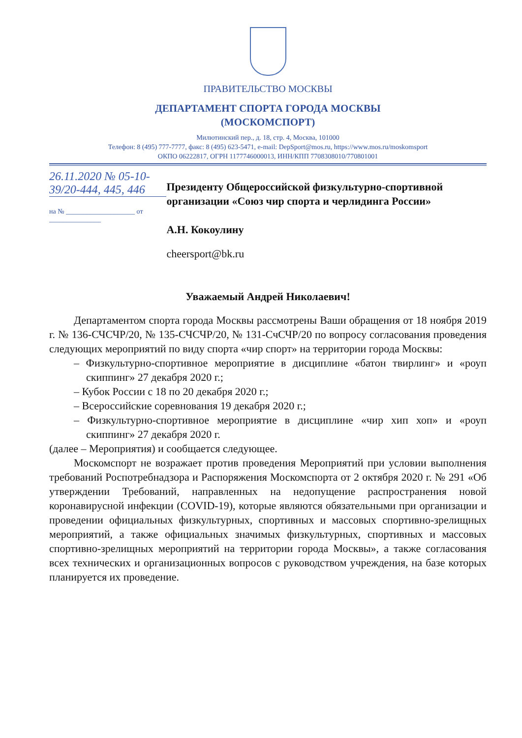ПРАВИТЕЛЬСТВО МОСКВЫ
ДЕПАРТАМЕНТ СПОРТА ГОРОДА МОСКВЫ
(МОСКОМСПОРТ)
Милютинский пер., д. 18, стр. 4, Москва, 101000
Телефон: 8 (495) 777-7777, факс: 8 (495) 623-5471, e-mail: DepSport@mos.ru, https://www.mos.ru/moskomsport
ОКПО 06222817, ОГРН 1177746000013, ИНН/КПП 7708308010/770801001
26.11.2020 № 05-10-39/20-444, 445, 446
на № ____________________ от _______________
Президенту Общероссийской физкультурно-спортивной организации «Союз чир спорта и черлидинга России»
А.Н. Кокоулину
cheersport@bk.ru
Уважаемый Андрей Николаевич!
Департаментом спорта города Москвы рассмотрены Ваши обращения от 18 ноября 2019 г. № 136-СЧСЧР/20, № 135-СЧСЧР/20, № 131-СчСЧР/20 по вопросу согласования проведения следующих мероприятий по виду спорта «чир спорт» на территории города Москвы:
– Физкультурно-спортивное мероприятие в дисциплине «батон твирлинг» и «роуп скиппинг» 27 декабря 2020 г.;
– Кубок России с 18 по 20 декабря 2020 г.;
– Всероссийские соревнования 19 декабря 2020 г.;
– Физкультурно-спортивное мероприятие в дисциплине «чир хип хоп» и «роуп скиппинг» 27 декабря 2020 г.
(далее – Мероприятия) и сообщается следующее.
Москомспорт не возражает против проведения Мероприятий при условии выполнения требований Роспотребнадзора и Распоряжения Москомспорта от 2 октября 2020 г. № 291 «Об утверждении Требований, направленных на недопущение распространения новой коронавирусной инфекции (COVID-19), которые являются обязательными при организации и проведении официальных физкультурных, спортивных и массовых спортивно-зрелищных мероприятий, а также официальных значимых физкультурных, спортивных и массовых спортивно-зрелищных мероприятий на территории города Москвы», а также согласования всех технических и организационных вопросов с руководством учреждения, на базе которых планируется их проведение.